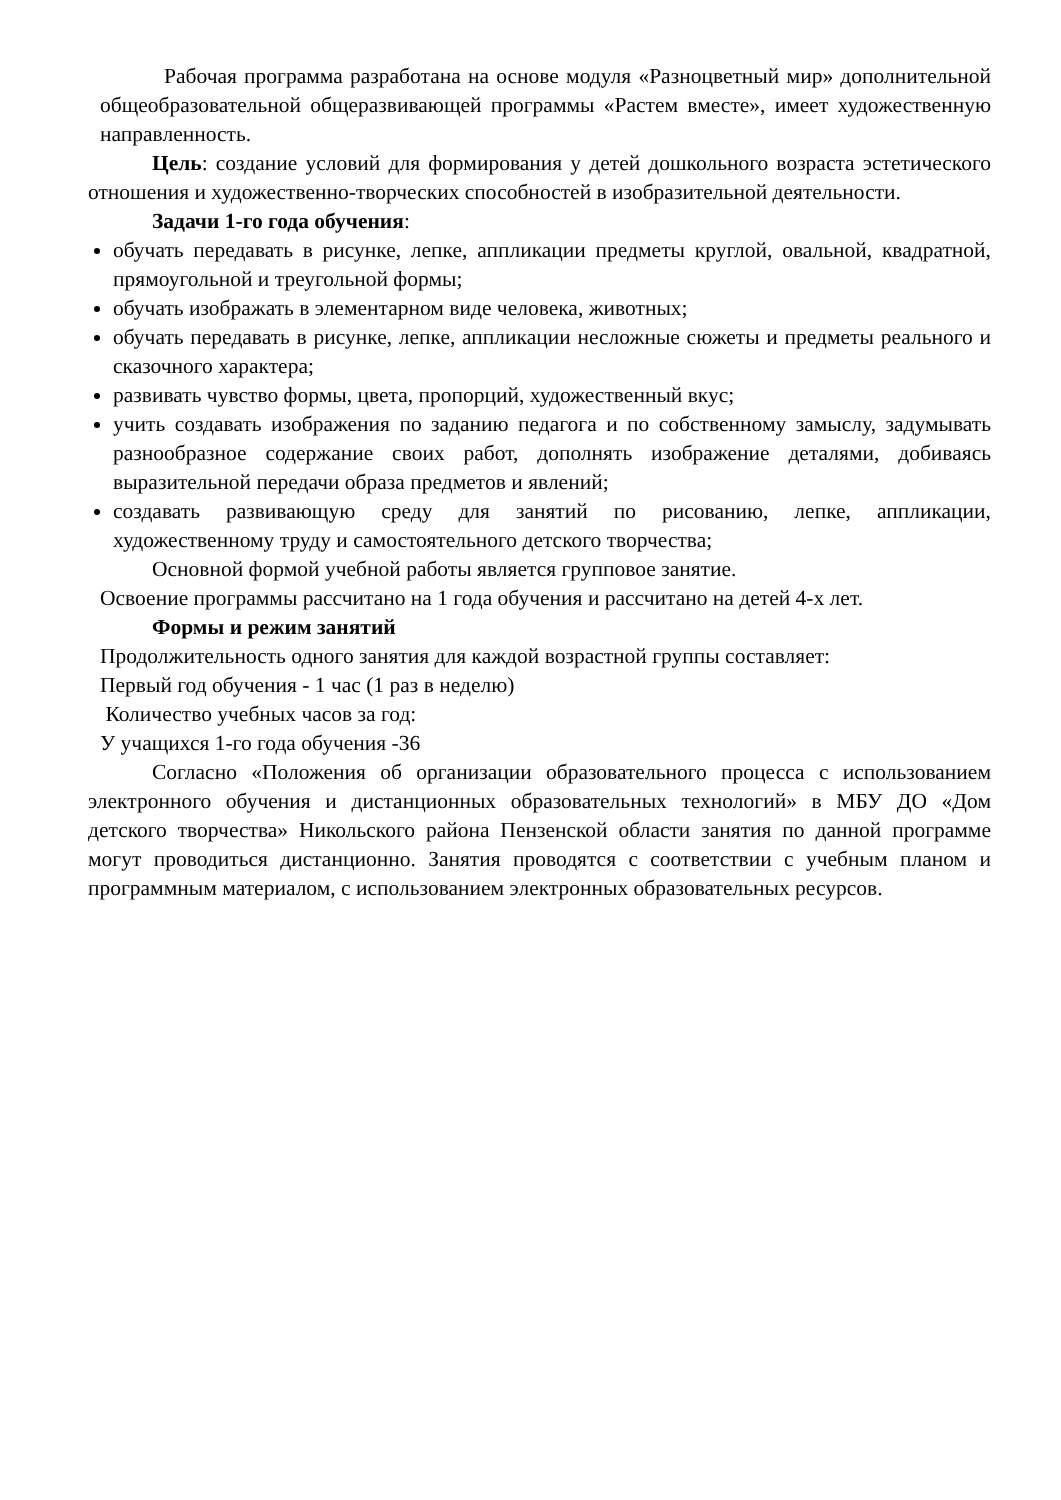Рабочая программа разработана на основе модуля «Разноцветный мир» дополнительной общеобразовательной общеразвивающей программы «Растем вместе», имеет художественную направленность.
Цель: создание условий для формирования у детей дошкольного возраста эстетического отношения и художественно-творческих способностей в изобразительной деятельности.
Задачи 1-го года обучения:
обучать передавать в рисунке, лепке, аппликации предметы круглой, овальной, квадратной, прямоугольной и треугольной формы;
обучать изображать в элементарном виде человека, животных;
обучать передавать в рисунке, лепке, аппликации несложные сюжеты и предметы реального и сказочного характера;
развивать чувство формы, цвета, пропорций, художественный вкус;
учить создавать изображения по заданию педагога и по собственному замыслу, задумывать разнообразное содержание своих работ, дополнять изображение деталями, добиваясь выразительной передачи образа предметов и явлений;
создавать развивающую среду для занятий по рисованию, лепке, аппликации, художественному труду и самостоятельного детского творчества;
Основной формой учебной работы является групповое занятие.
Освоение программы рассчитано на 1 года обучения и рассчитано на детей 4-х лет.
Формы и режим занятий
Продолжительность одного занятия для каждой возрастной группы составляет:
Первый год обучения - 1 час (1 раз в неделю)
Количество учебных часов за год:
У учащихся 1-го года обучения -36
Согласно «Положения об организации образовательного процесса с использованием электронного обучения и дистанционных образовательных технологий» в МБУ ДО «Дом детского творчества» Никольского района Пензенской области занятия по данной программе могут проводиться дистанционно. Занятия проводятся с соответствии с учебным планом и программным материалом, с использованием электронных образовательных ресурсов.